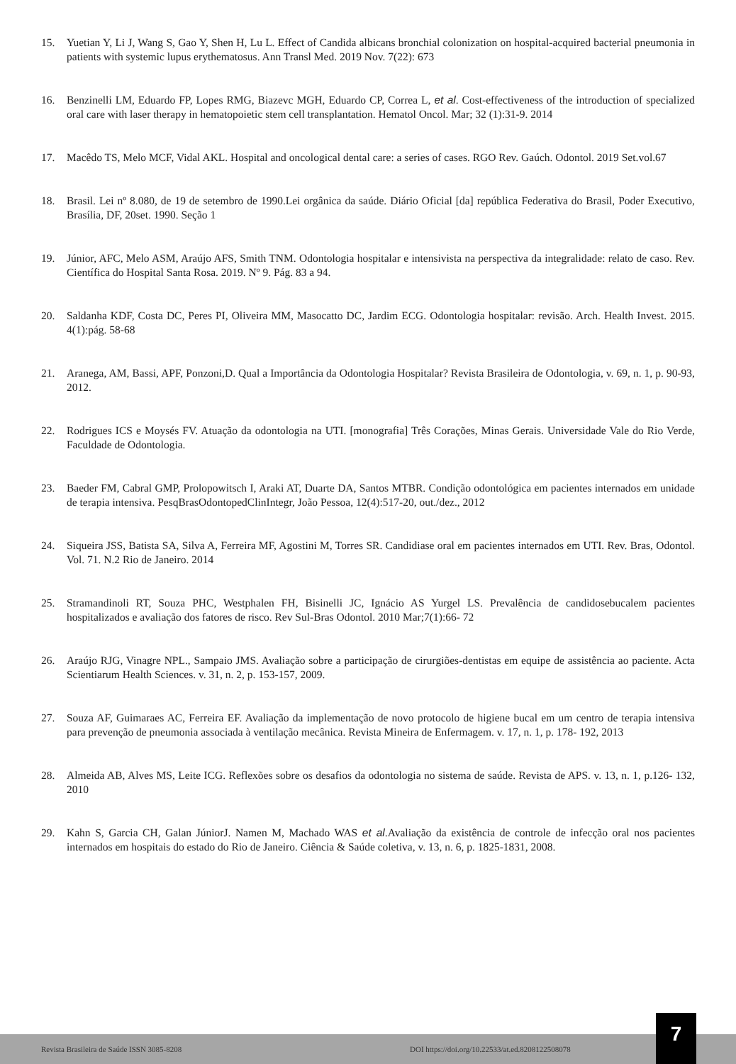15. Yuetian Y, Li J, Wang S, Gao Y, Shen H, Lu L. Effect of Candida albicans bronchial colonization on hospital-acquired bacterial pneumonia in patients with systemic lupus erythematosus. Ann Transl Med. 2019 Nov. 7(22): 673
16. Benzinelli LM, Eduardo FP, Lopes RMG, Biazevc MGH, Eduardo CP, Correa L, et al. Cost-effectiveness of the introduction of specialized oral care with laser therapy in hematopoietic stem cell transplantation. Hematol Oncol. Mar; 32 (1):31-9. 2014
17. Macêdo TS, Melo MCF, Vidal AKL. Hospital and oncological dental care: a series of cases. RGO Rev. Gaúch. Odontol. 2019 Set.vol.67
18. Brasil. Lei nº 8.080, de 19 de setembro de 1990.Lei orgânica da saúde. Diário Oficial [da] república Federativa do Brasil, Poder Executivo, Brasília, DF, 20set. 1990. Seção 1
19. Júnior, AFC, Melo ASM, Araújo AFS, Smith TNM. Odontologia hospitalar e intensivista na perspectiva da integralidade: relato de caso. Rev. Científica do Hospital Santa Rosa. 2019. Nº 9. Pág. 83 a 94.
20. Saldanha KDF, Costa DC, Peres PI, Oliveira MM, Masocatto DC, Jardim ECG. Odontologia hospitalar: revisão. Arch. Health Invest. 2015. 4(1):pág. 58-68
21. Aranega, AM, Bassi, APF, Ponzoni,D. Qual a Importância da Odontologia Hospitalar? Revista Brasileira de Odontologia, v. 69, n. 1, p. 90-93, 2012.
22. Rodrigues ICS e Moysés FV. Atuação da odontologia na UTI. [monografia] Três Corações, Minas Gerais. Universidade Vale do Rio Verde, Faculdade de Odontologia.
23. Baeder FM, Cabral GMP, Prolopowitsch I, Araki AT, Duarte DA, Santos MTBR. Condição odontológica em pacientes internados em unidade de terapia intensiva. PesqBrasOdontopedClinIntegr, João Pessoa, 12(4):517-20, out./dez., 2012
24. Siqueira JSS, Batista SA, Silva A, Ferreira MF, Agostini M, Torres SR. Candidiase oral em pacientes internados em UTI. Rev. Bras, Odontol. Vol. 71. N.2 Rio de Janeiro. 2014
25. Stramandinoli RT, Souza PHC, Westphalen FH, Bisinelli JC, Ignácio AS Yurgel LS. Prevalência de candidosebucalem pacientes hospitalizados e avaliação dos fatores de risco. Rev Sul-Bras Odontol. 2010 Mar;7(1):66- 72
26. Araújo RJG, Vinagre NPL., Sampaio JMS. Avaliação sobre a participação de cirurgiões-dentistas em equipe de assistência ao paciente. Acta Scientiarum Health Sciences. v. 31, n. 2, p. 153-157, 2009.
27. Souza AF, Guimaraes AC, Ferreira EF. Avaliação da implementação de novo protocolo de higiene bucal em um centro de terapia intensiva para prevenção de pneumonia associada à ventilação mecânica. Revista Mineira de Enfermagem. v. 17, n. 1, p. 178- 192, 2013
28. Almeida AB, Alves MS, Leite ICG. Reflexões sobre os desafios da odontologia no sistema de saúde. Revista de APS. v. 13, n. 1, p.126- 132, 2010
29. Kahn S, Garcia CH, Galan JúniorJ. Namen M, Machado WAS et al.Avaliação da existência de controle de infecção oral nos pacientes internados em hospitais do estado do Rio de Janeiro. Ciência & Saúde coletiva, v. 13, n. 6, p. 1825-1831, 2008.
Revista Brasileira de Saúde ISSN 3085-8208 DOI https://doi.org/10.22533/at.ed.8208122508078
7